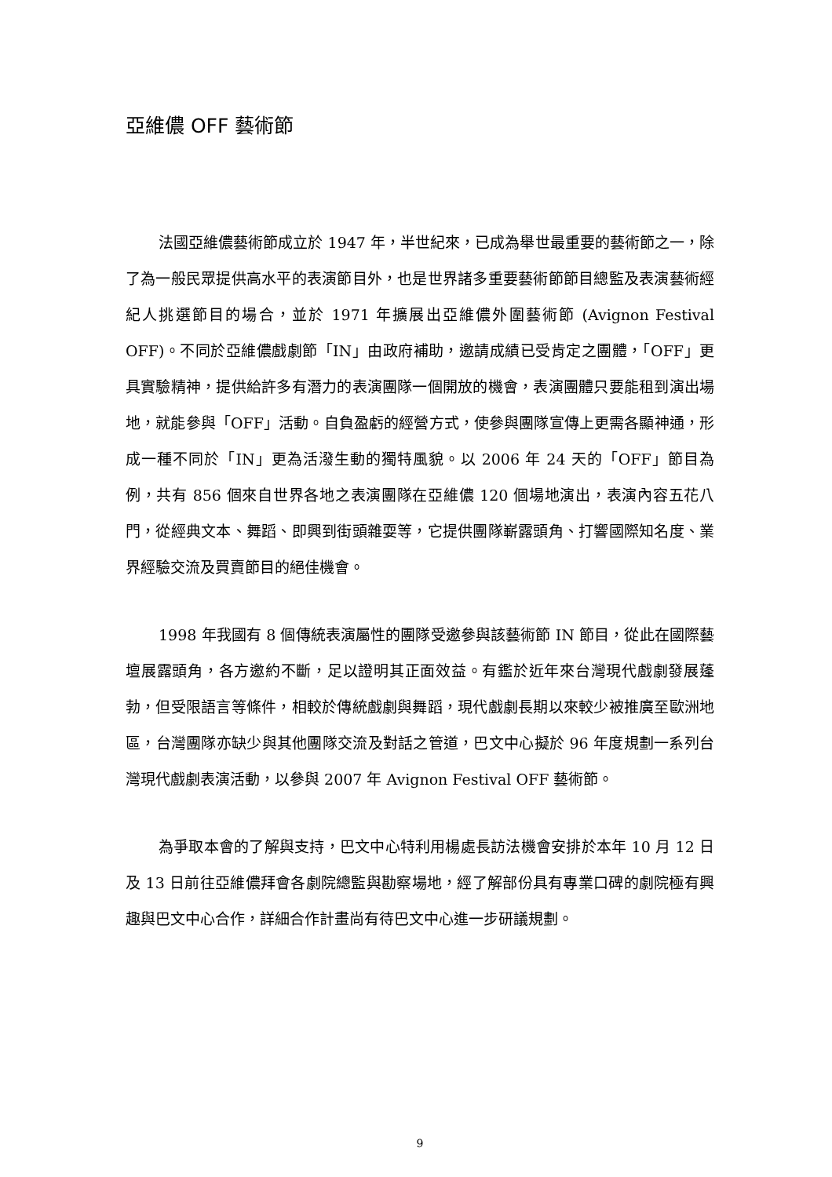亞維儂 OFF 藝術節
法國亞維儂藝術節成立於 1947 年，半世紀來，已成為舉世最重要的藝術節之一，除了為一般民眾提供高水平的表演節目外，也是世界諸多重要藝術節節目總監及表演藝術經紀人挑選節目的場合，並於 1971 年擴展出亞維儂外圍藝術節 (Avignon Festival OFF)。不同於亞維儂戲劇節「IN」由政府補助，邀請成績已受肯定之團體，「OFF」更具實驗精神，提供給許多有潛力的表演團隊一個開放的機會，表演團體只要能租到演出場地，就能參與「OFF」活動。自負盈虧的經營方式，使參與團隊宣傳上更需各顯神通，形成一種不同於「IN」更為活潑生動的獨特風貌。以 2006 年 24 天的「OFF」節目為例，共有 856 個來自世界各地之表演團隊在亞維儂 120 個場地演出，表演內容五花八門，從經典文本、舞蹈、即興到街頭雜耍等，它提供團隊嶄露頭角、打響國際知名度、業界經驗交流及買賣節目的絕佳機會。
1998 年我國有 8 個傳統表演屬性的團隊受邀參與該藝術節 IN 節目，從此在國際藝壇展露頭角，各方邀約不斷，足以證明其正面效益。有鑑於近年來台灣現代戲劇發展蓬勃，但受限語言等條件，相較於傳統戲劇與舞蹈，現代戲劇長期以來較少被推廣至歐洲地區，台灣團隊亦缺少與其他團隊交流及對話之管道，巴文中心擬於 96 年度規劃一系列台灣現代戲劇表演活動，以參與 2007 年 Avignon Festival OFF 藝術節。
為爭取本會的了解與支持，巴文中心特利用楊處長訪法機會安排於本年 10 月 12 日及 13 日前往亞維儂拜會各劇院總監與勘察場地，經了解部份具有專業口碑的劇院極有興趣與巴文中心合作，詳細合作計畫尚有待巴文中心進一步研議規劃。
9